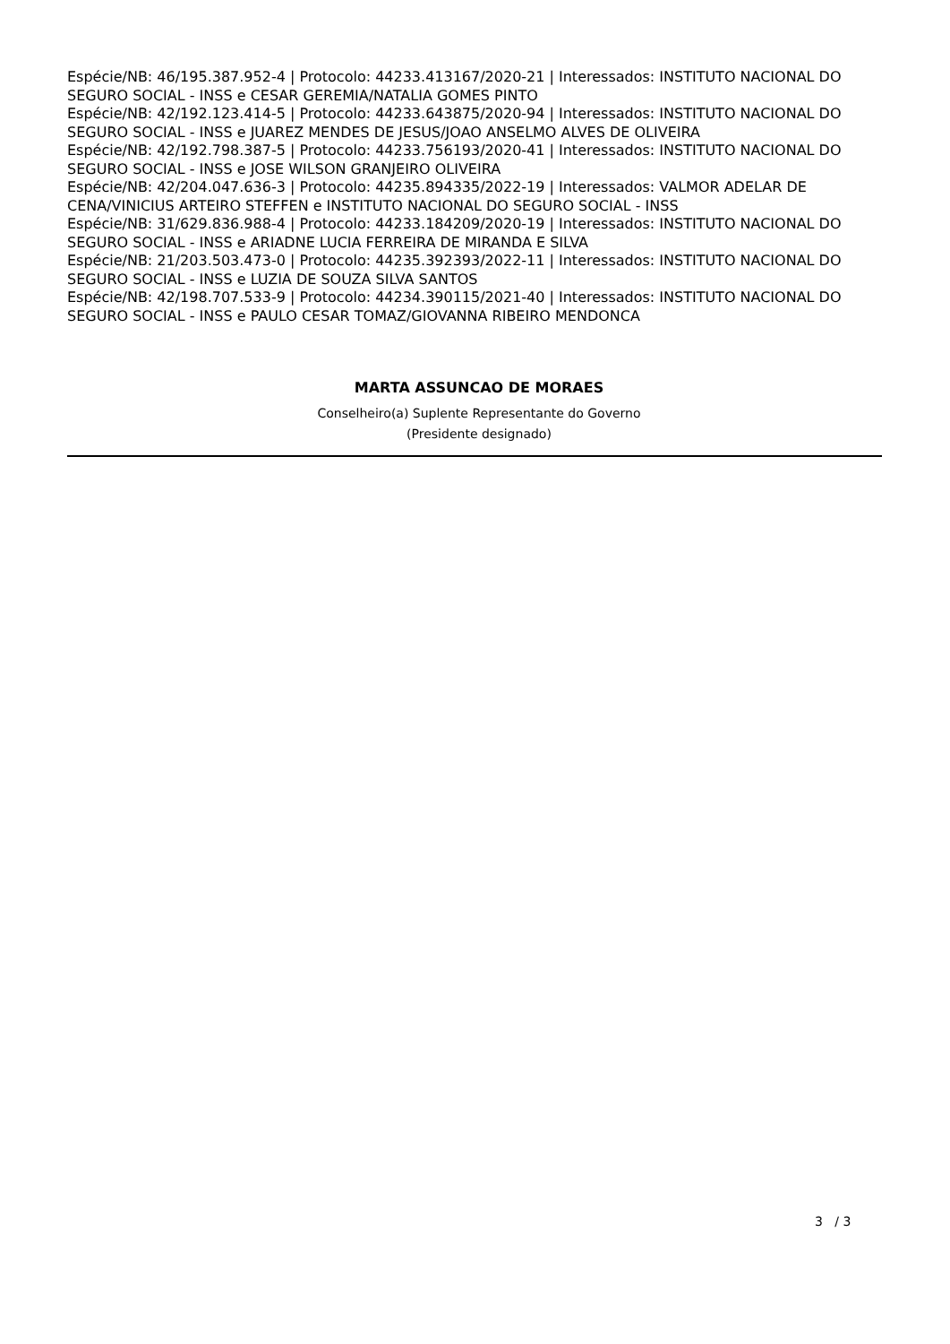Espécie/NB: 46/195.387.952-4 | Protocolo: 44233.413167/2020-21 | Interessados: INSTITUTO NACIONAL DO SEGURO SOCIAL - INSS e CESAR GEREMIA/NATALIA GOMES PINTO
Espécie/NB: 42/192.123.414-5 | Protocolo: 44233.643875/2020-94 | Interessados: INSTITUTO NACIONAL DO SEGURO SOCIAL - INSS e JUAREZ MENDES DE JESUS/JOAO ANSELMO ALVES DE OLIVEIRA
Espécie/NB: 42/192.798.387-5 | Protocolo: 44233.756193/2020-41 | Interessados: INSTITUTO NACIONAL DO SEGURO SOCIAL - INSS e JOSE WILSON GRANJEIRO OLIVEIRA
Espécie/NB: 42/204.047.636-3 | Protocolo: 44235.894335/2022-19 | Interessados: VALMOR ADELAR DE CENA/VINICIUS ARTEIRO STEFFEN e INSTITUTO NACIONAL DO SEGURO SOCIAL - INSS
Espécie/NB: 31/629.836.988-4 | Protocolo: 44233.184209/2020-19 | Interessados: INSTITUTO NACIONAL DO SEGURO SOCIAL - INSS e ARIADNE LUCIA FERREIRA DE MIRANDA E SILVA
Espécie/NB: 21/203.503.473-0 | Protocolo: 44235.392393/2022-11 | Interessados: INSTITUTO NACIONAL DO SEGURO SOCIAL - INSS e LUZIA DE SOUZA SILVA SANTOS
Espécie/NB: 42/198.707.533-9 | Protocolo: 44234.390115/2021-40 | Interessados: INSTITUTO NACIONAL DO SEGURO SOCIAL - INSS e PAULO CESAR TOMAZ/GIOVANNA RIBEIRO MENDONCA
MARTA ASSUNCAO DE MORAES
Conselheiro(a) Suplente Representante do Governo
(Presidente designado)
3 / 3